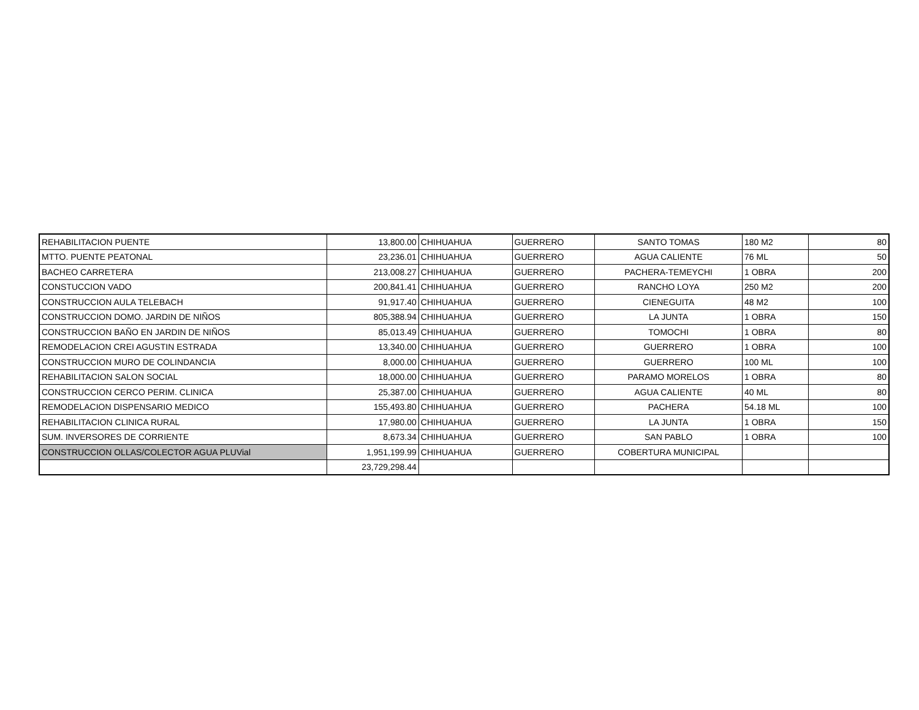| REHABILITACION PUENTE | 13,800.00 | CHIHUAHUA | GUERRERO | SANTO TOMAS | 180 M2 | 80 |
| MTTO. PUENTE PEATONAL | 23,236.01 | CHIHUAHUA | GUERRERO | AGUA CALIENTE | 76 ML | 50 |
| BACHEO CARRETERA | 213,008.27 | CHIHUAHUA | GUERRERO | PACHERA-TEMEYCHI | 1 OBRA | 200 |
| CONSTUCCION VADO | 200,841.41 | CHIHUAHUA | GUERRERO | RANCHO LOYA | 250 M2 | 200 |
| CONSTRUCCION AULA TELEBACH | 91,917.40 | CHIHUAHUA | GUERRERO | CIENEGUITA | 48 M2 | 100 |
| CONSTRUCCION DOMO. JARDIN DE NIÑOS | 805,388.94 | CHIHUAHUA | GUERRERO | LA JUNTA | 1 OBRA | 150 |
| CONSTRUCCION BAÑO EN JARDIN DE NIÑOS | 85,013.49 | CHIHUAHUA | GUERRERO | TOMOCHI | 1 OBRA | 80 |
| REMODELACION CREI AGUSTIN ESTRADA | 13,340.00 | CHIHUAHUA | GUERRERO | GUERRERO | 1 OBRA | 100 |
| CONSTRUCCION MURO DE COLINDANCIA | 8,000.00 | CHIHUAHUA | GUERRERO | GUERRERO | 100 ML | 100 |
| REHABILITACION SALON SOCIAL | 18,000.00 | CHIHUAHUA | GUERRERO | PARAMO MORELOS | 1 OBRA | 80 |
| CONSTRUCCION CERCO PERIM. CLINICA | 25,387.00 | CHIHUAHUA | GUERRERO | AGUA CALIENTE | 40 ML | 80 |
| REMODELACION DISPENSARIO MEDICO | 155,493.80 | CHIHUAHUA | GUERRERO | PACHERA | 54.18 ML | 100 |
| REHABILITACION CLINICA RURAL | 17,980.00 | CHIHUAHUA | GUERRERO | LA JUNTA | 1 OBRA | 150 |
| SUM. INVERSORES DE CORRIENTE | 8,673.34 | CHIHUAHUA | GUERRERO | SAN PABLO | 1 OBRA | 100 |
| CONSTRUCCION OLLAS/COLECTOR AGUA PLUVial | 1,951,199.99 | CHIHUAHUA | GUERRERO | COBERTURA MUNICIPAL | | |
| | 23,729,298.44 | | | | | |